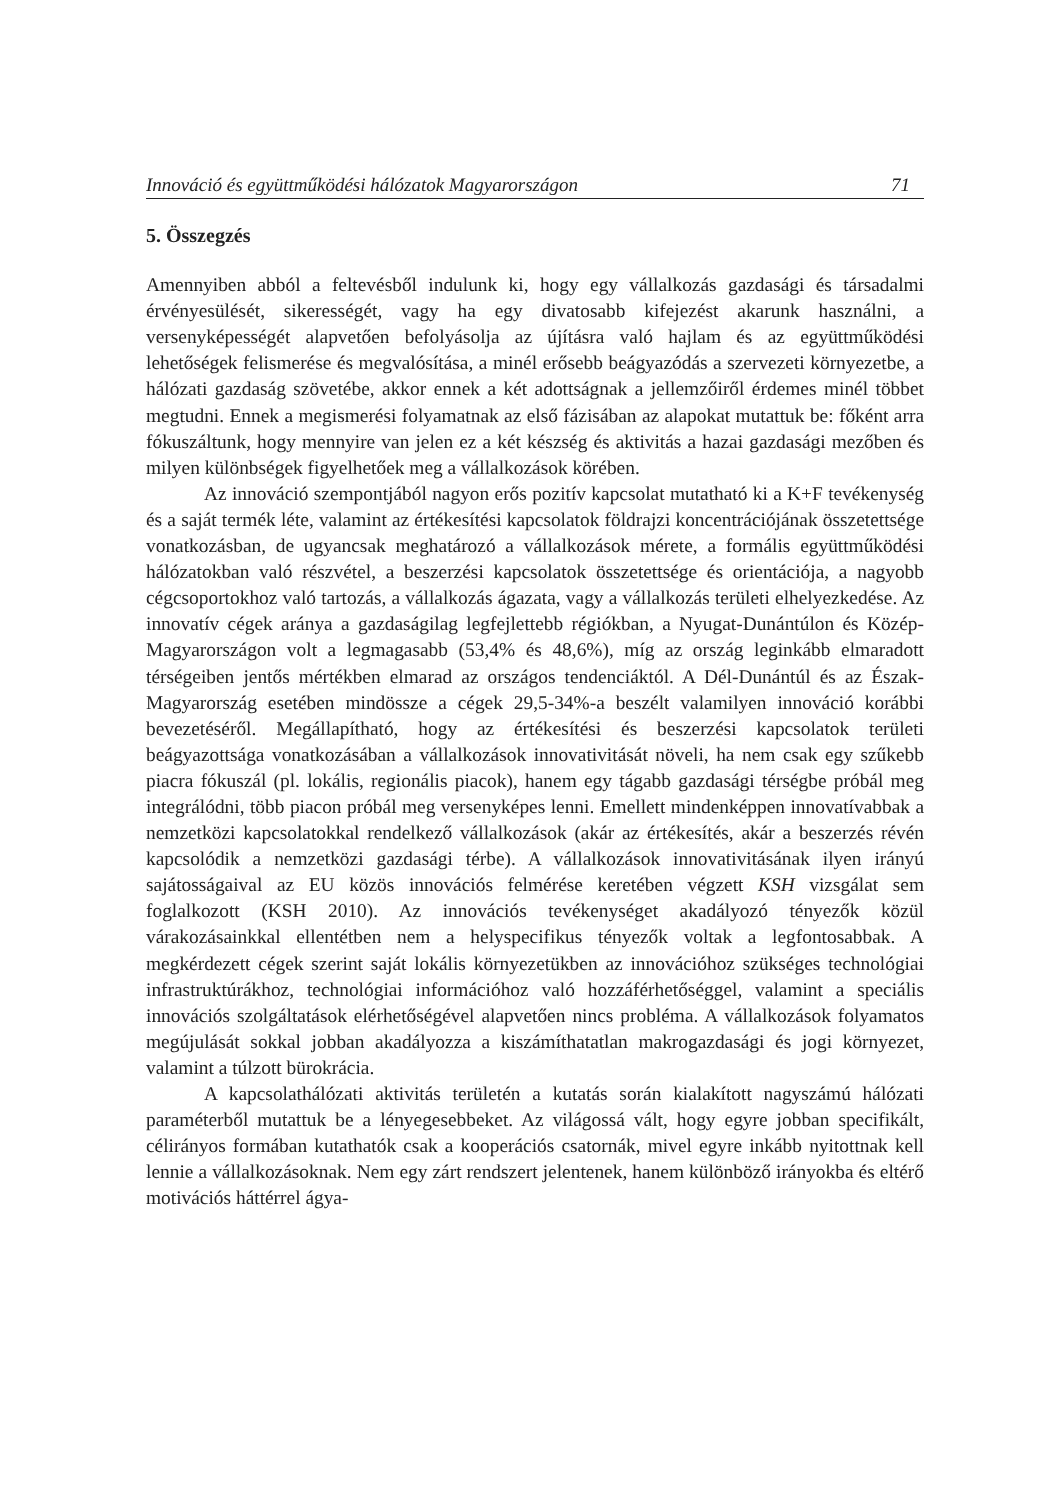Innováció és együttműködési hálózatok Magyarországon 71
5. Összegzés
Amennyiben abból a feltevésből indulunk ki, hogy egy vállalkozás gazdasági és társadalmi érvényesülését, sikerességét, vagy ha egy divatosabb kifejezést akarunk használni, a versenyképességét alapvetően befolyásolja az újításra való hajlam és az együttműködési lehetőségek felismerése és megvalósítása, a minél erősebb beágyazódás a szervezeti környezetbe, a hálózati gazdaság szövetébe, akkor ennek a két adottságnak a jellemzőiről érdemes minél többet megtudni. Ennek a megismerési folyamatnak az első fázisában az alapokat mutattuk be: főként arra fókuszáltunk, hogy mennyire van jelen ez a két készség és aktivitás a hazai gazdasági mezőben és milyen különbségek figyelhetőek meg a vállalkozások körében.
Az innováció szempontjából nagyon erős pozitív kapcsolat mutatható ki a K+F tevékenység és a saját termék léte, valamint az értékesítési kapcsolatok földrajzi koncentrációjának összetettsége vonatkozásban, de ugyancsak meghatározó a vállalkozások mérete, a formális együttműködési hálózatokban való részvétel, a beszerzési kapcsolatok összetettsége és orientációja, a nagyobb cégcsoportokhoz való tartozás, a vállalkozás ágazata, vagy a vállalkozás területi elhelyezkedése. Az innovatív cégek aránya a gazdaságilag legfejlettebb régiókban, a Nyugat-Dunántúlon és Közép-Magyarországon volt a legmagasabb (53,4% és 48,6%), míg az ország leginkább elmaradott térségeiben jentős mértékben elmarad az országos tendenciáktól. A Dél-Dunántúl és az Észak-Magyarország esetében mindössze a cégek 29,5-34%-a beszélt valamilyen innováció korábbi bevezetéséről. Megállapítható, hogy az értékesítési és beszerzési kapcsolatok területi beágyazottsága vonatkozásában a vállalkozások innovativitását növeli, ha nem csak egy szűkebb piacra fókuszál (pl. lokális, regionális piacok), hanem egy tágabb gazdasági térségbe próbál meg integrálódni, több piacon próbál meg versenyképes lenni. Emellett mindenképpen innovatívabbak a nemzetközi kapcsolatokkal rendelkező vállalkozások (akár az értékesítés, akár a beszerzés révén kapcsolódik a nemzetközi gazdasági térbe). A vállalkozások innovativitásának ilyen irányú sajátosságaival az EU közös innovációs felmérése keretében végzett KSH vizsgálat sem foglalkozott (KSH 2010). Az innovációs tevékenységet akadályozó tényezők közül várakozásainkkal ellentétben nem a helyspecifikus tényezők voltak a legfontosabbak. A megkérdezett cégek szerint saját lokális környezetükben az innovációhoz szükséges technológiai infrastruktúrákhoz, technológiai információhoz való hozzáférhetőséggel, valamint a speciális innovációs szolgáltatások elérhetőségével alapvetően nincs probléma. A vállalkozások folyamatos megújulását sokkal jobban akadályozza a kiszámíthatatlan makrogazdasági és jogi környezet, valamint a túlzott bürokrácia.
A kapcsolathálózati aktivitás területén a kutatás során kialakított nagyszámú hálózati paraméterből mutattuk be a lényegesebbeket. Az világossá vált, hogy egyre jobban specifikált, célirányos formában kutathatók csak a kooperációs csatornák, mivel egyre inkább nyitottnak kell lennie a vállalkozásoknak. Nem egy zárt rendszert jelentenek, hanem különböző irányokba és eltérő motivációs háttérrel ágya-